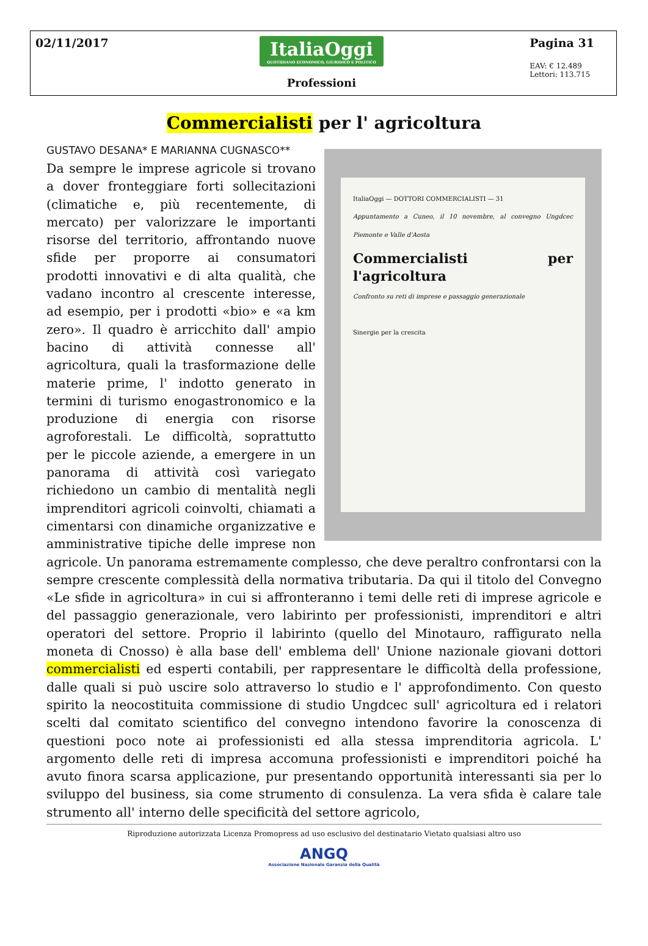02/11/2017
ItaliaOggi QUOTIDIANO ECONOMICO, GIURIDICO E POLITICO
Professioni
Pagina 31
EAV: € 12.489
Lettori: 113.715
Commercialisti per l' agricoltura
GUSTAVO DESANA* E MARIANNA CUGNASCO**
ItaliaOggi — DOTTORI COMMERCIALISTI — 31
Appuntamento a Cuneo, il 10 novembre, al convegno Ungdcec Piemonte e Valle d'Aosta
Commercialisti per l'agricoltura
Confronto su reti di imprese e passaggio generazionale
Sinergie per la crescita
Da sempre le imprese agricole si trovano a dover fronteggiare forti sollecitazioni (climatiche e, più recentemente, di mercato) per valorizzare le importanti risorse del territorio, affrontando nuove sfide per proporre ai consumatori prodotti innovativi e di alta qualità, che vadano incontro al crescente interesse, ad esempio, per i prodotti «bio» e «a km zero». Il quadro è arricchito dall' ampio bacino di attività connesse all' agricoltura, quali la trasformazione delle materie prime, l' indotto generato in termini di turismo enogastronomico e la produzione di energia con risorse agroforestali. Le difficoltà, soprattutto per le piccole aziende, a emergere in un panorama di attività così variegato richiedono un cambio di mentalità negli imprenditori agricoli coinvolti, chiamati a cimentarsi con dinamiche organizzative e amministrative tipiche delle imprese non agricole. Un panorama estremamente complesso, che deve peraltro confrontarsi con la sempre crescente complessità della normativa tributaria. Da qui il titolo del Convegno «Le sfide in agricoltura» in cui si affronteranno i temi delle reti di imprese agricole e del passaggio generazionale, vero labirinto per professionisti, imprenditori e altri operatori del settore. Proprio il labirinto (quello del Minotauro, raffigurato nella moneta di Cnosso) è alla base dell' emblema dell' Unione nazionale giovani dottori commercialisti ed esperti contabili, per rappresentare le difficoltà della professione, dalle quali si può uscire solo attraverso lo studio e l' approfondimento. Con questo spirito la neocostituita commissione di studio Ungdcec sull' agricoltura ed i relatori scelti dal comitato scientifico del convegno intendono favorire la conoscenza di questioni poco note ai professionisti ed alla stessa imprenditoria agricola. L' argomento delle reti di impresa accomuna professionisti e imprenditori poiché ha avuto finora scarsa applicazione, pur presentando opportunità interessanti sia per lo sviluppo del business, sia come strumento di consulenza. La vera sfida è calare tale strumento all' interno delle specificità del settore agricolo,
Riproduzione autorizzata Licenza Promopress ad uso esclusivo del destinatario Vietato qualsiasi altro uso
ANGQ
Associazione Nazionale Garanzia della Qualità